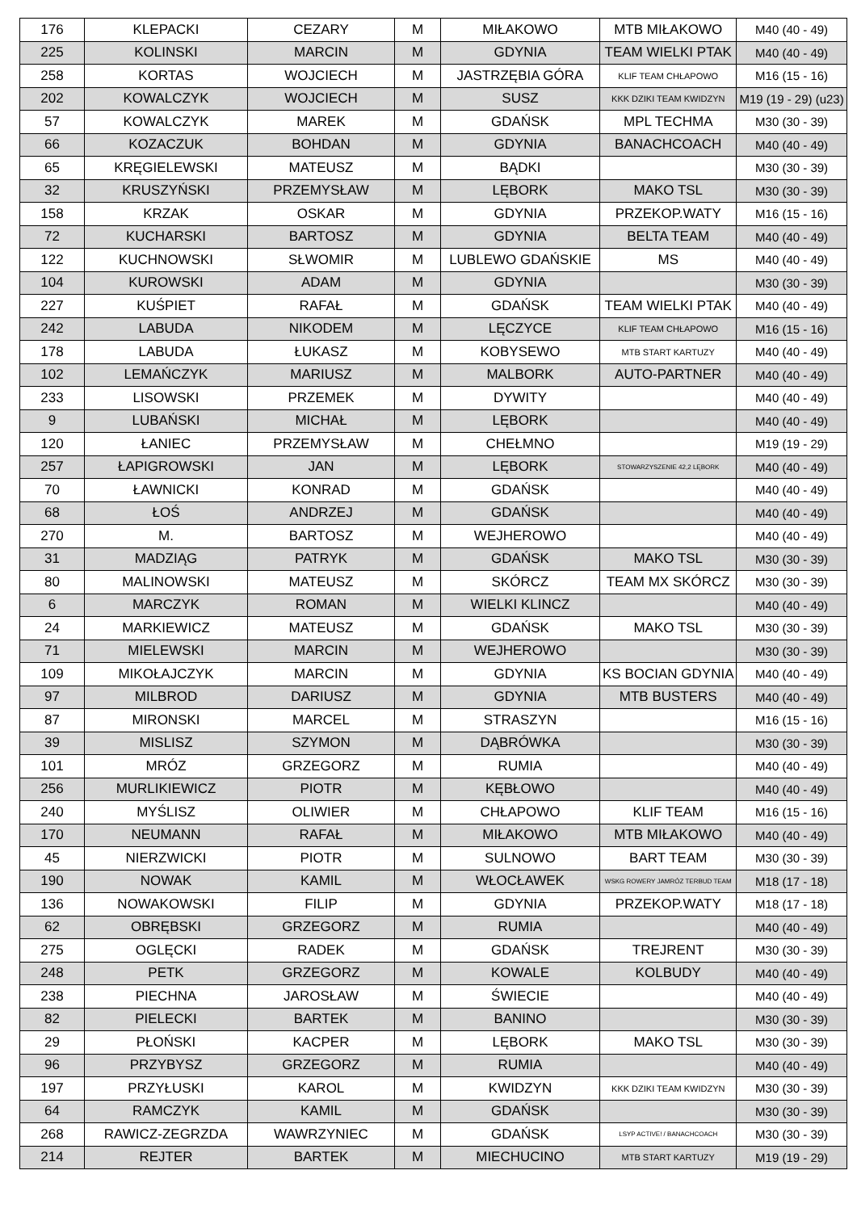| 176 | KLEPACKI | CEZARY | M | MIŁAKOWO | MTB MIŁAKOWO | M40 (40 - 49) |
| 225 | KOLINSKI | MARCIN | M | GDYNIA | TEAM WIELKI PTAK | M40 (40 - 49) |
| 258 | KORTAS | WOJCIECH | M | JASTRZĘBIA GÓRA | KLIF TEAM CHŁAPOWO | M16 (15 - 16) |
| 202 | KOWALCZYK | WOJCIECH | M | SUSZ | KKK DZIKI TEAM KWIDZYN | M19 (19 - 29) (u23) |
| 57 | KOWALCZYK | MAREK | M | GDAŃSK | MPL TECHMA | M30 (30 - 39) |
| 66 | KOZACZUK | BOHDAN | M | GDYNIA | BANACHCOACH | M40 (40 - 49) |
| 65 | KRĘGIELEWSKI | MATEUSZ | M | BĄDKI | | M30 (30 - 39) |
| 32 | KRUSZYŃSKI | PRZEMYSŁAW | M | LĘBORK | MAKO TSL | M30 (30 - 39) |
| 158 | KRZAK | OSKAR | M | GDYNIA | PRZEKOP.WATY | M16 (15 - 16) |
| 72 | KUCHARSKI | BARTOSZ | M | GDYNIA | BELTA TEAM | M40 (40 - 49) |
| 122 | KUCHNOWSKI | SŁWOMIR | M | LUBLEWO GDAŃSKIE | MS | M40 (40 - 49) |
| 104 | KUROWSKI | ADAM | M | GDYNIA | | M30 (30 - 39) |
| 227 | KUŚPIET | RAFAŁ | M | GDAŃSK | TEAM WIELKI PTAK | M40 (40 - 49) |
| 242 | LABUDA | NIKODEM | M | LĘCZYCE | KLIF TEAM CHŁAPOWO | M16 (15 - 16) |
| 178 | LABUDA | ŁUKASZ | M | KOBYSEWO | MTB START KARTUZY | M40 (40 - 49) |
| 102 | LEMAŃCZYK | MARIUSZ | M | MALBORK | AUTO-PARTNER | M40 (40 - 49) |
| 233 | LISOWSKI | PRZEMEK | M | DYWITY | | M40 (40 - 49) |
| 9 | LUBAŃSKI | MICHAŁ | M | LĘBORK | | M40 (40 - 49) |
| 120 | ŁANIEC | PRZEMYSŁAW | M | CHEŁMNO | | M19 (19 - 29) |
| 257 | ŁAPIGROWSKI | JAN | M | LĘBORK | STOWARZYSZENIE 42,2 LĘBORK | M40 (40 - 49) |
| 70 | ŁAWNICKI | KONRAD | M | GDAŃSK | | M40 (40 - 49) |
| 68 | ŁOŚ | ANDRZEJ | M | GDAŃSK | | M40 (40 - 49) |
| 270 | M. | BARTOSZ | M | WEJHEROWO | | M40 (40 - 49) |
| 31 | MADZIĄG | PATRYK | M | GDAŃSK | MAKO TSL | M30 (30 - 39) |
| 80 | MALINOWSKI | MATEUSZ | M | SKÓRCZ | TEAM MX SKÓRCZ | M30 (30 - 39) |
| 6 | MARCZYK | ROMAN | M | WIELKI KLINCZ | | M40 (40 - 49) |
| 24 | MARKIEWICZ | MATEUSZ | M | GDAŃSK | MAKO TSL | M30 (30 - 39) |
| 71 | MIELEWSKI | MARCIN | M | WEJHEROWO | | M30 (30 - 39) |
| 109 | MIKOŁAJCZYK | MARCIN | M | GDYNIA | KS BOCIAN GDYNIA | M40 (40 - 49) |
| 97 | MILBROD | DARIUSZ | M | GDYNIA | MTB BUSTERS | M40 (40 - 49) |
| 87 | MIRONSKI | MARCEL | M | STRASZYN | | M16 (15 - 16) |
| 39 | MISLISZ | SZYMON | M | DĄBRÓWKA | | M30 (30 - 39) |
| 101 | MRÓZ | GRZEGORZ | M | RUMIA | | M40 (40 - 49) |
| 256 | MURLIKIEWICZ | PIOTR | M | KĘBŁOWO | | M40 (40 - 49) |
| 240 | MYŚLISZ | OLIWIER | M | CHŁAPOWO | KLIF TEAM | M16 (15 - 16) |
| 170 | NEUMANN | RAFAŁ | M | MIŁAKOWO | MTB MIŁAKOWO | M40 (40 - 49) |
| 45 | NIERZWICKI | PIOTR | M | SULNOWO | BART TEAM | M30 (30 - 39) |
| 190 | NOWAK | KAMIL | M | WŁOCŁAWEK | WSKG ROWERY JAMRÓZ TERBUD TEAM | M18 (17 - 18) |
| 136 | NOWAKOWSKI | FILIP | M | GDYNIA | PRZEKOP.WATY | M18 (17 - 18) |
| 62 | OBRĘBSKI | GRZEGORZ | M | RUMIA | | M40 (40 - 49) |
| 275 | OGLĘCKI | RADEK | M | GDAŃSK | TREJRENT | M30 (30 - 39) |
| 248 | PETK | GRZEGORZ | M | KOWALE | KOLBUDY | M40 (40 - 49) |
| 238 | PIECHNA | JAROSŁAW | M | ŚWIECIE | | M40 (40 - 49) |
| 82 | PIELECKI | BARTEK | M | BANINO | | M30 (30 - 39) |
| 29 | PŁOŃSKI | KACPER | M | LĘBORK | MAKO TSL | M30 (30 - 39) |
| 96 | PRZYBYSZ | GRZEGORZ | M | RUMIA | | M40 (40 - 49) |
| 197 | PRZYŁUSKI | KAROL | M | KWIDZYN | KKK DZIKI TEAM KWIDZYN | M30 (30 - 39) |
| 64 | RAMCZYK | KAMIL | M | GDAŃSK | | M30 (30 - 39) |
| 268 | RAWICZ-ZEGRZDA | WAWRZYNIEC | M | GDAŃSK | LSYP ACTIVE! / BANACHCOACH | M30 (30 - 39) |
| 214 | REJTER | BARTEK | M | MIECHUCINO | MTB START KARTUZY | M19 (19 - 29) |